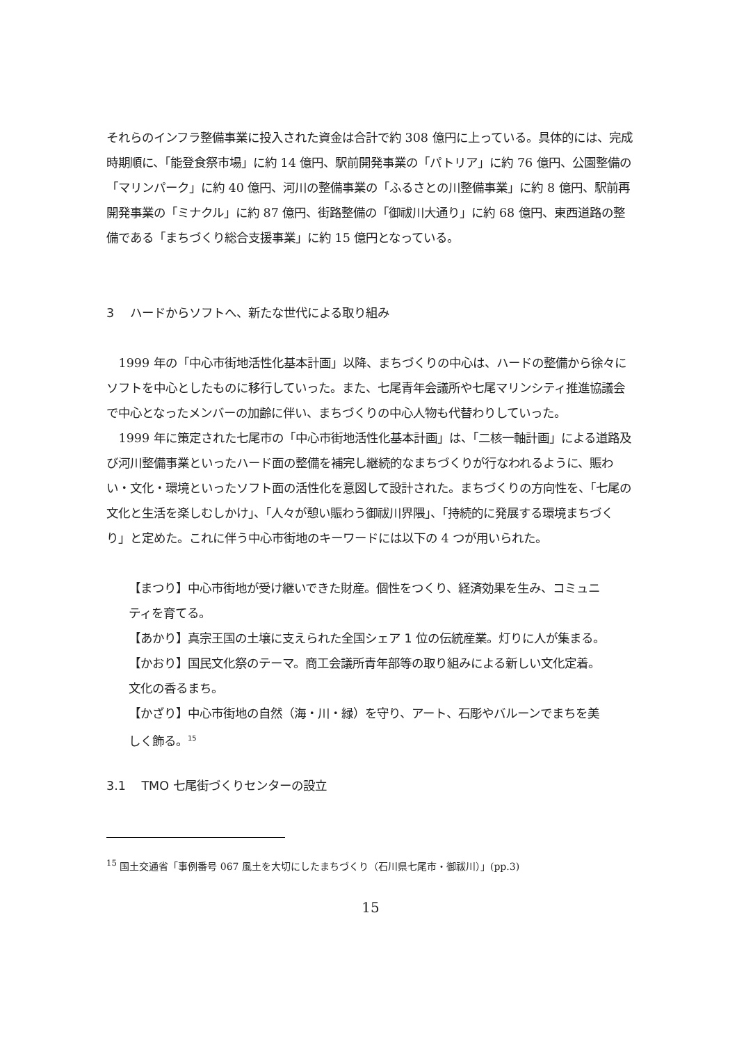それらのインフラ整備事業に投入された資金は合計で約 308 億円に上っている。具体的には、完成時期順に、「能登食祭市場」に約 14 億円、駅前開発事業の「パトリア」に約 76 億円、公園整備の「マリンパーク」に約 40 億円、河川の整備事業の「ふるさとの川整備事業」に約 8 億円、駅前再開発事業の「ミナクル」に約 87 億円、街路整備の「御祓川大通り」に約 68 億円、東西道路の整備である「まちづくり総合支援事業」に約 15 億円となっている。
3　 ハードからソフトへ、新たな世代による取り組み
1999 年の「中心市街地活性化基本計画」以降、まちづくりの中心は、ハードの整備から徐々にソフトを中心としたものに移行していった。また、七尾青年会議所や七尾マリンシティ推進協議会で中心となったメンバーの加齢に伴い、まちづくりの中心人物も代替わりしていった。
1999 年に策定された七尾市の「中心市街地活性化基本計画」は、「二核一軸計画」による道路及び河川整備事業といったハード面の整備を補完し継続的なまちづくりが行なわれるように、賑わい・文化・環境といったソフト面の活性化を意図して設計された。まちづくりの方向性を、「七尾の文化と生活を楽しむしかけ」、「人々が憩い賑わう御祓川界隈」、「持続的に発展する環境まちづくり」と定めた。これに伴う中心市街地のキーワードには以下の 4 つが用いられた。
【まつり】中心市街地が受け継いできた財産。個性をつくり、経済効果を生み、コミュニティを育てる。
【あかり】真宗王国の土壌に支えられた全国シェア 1 位の伝統産業。灯りに人が集まる。
【かおり】国民文化祭のテーマ。商工会議所青年部等の取り組みによる新しい文化定着。文化の香るまち。
【かざり】中心市街地の自然（海・川・緑）を守り、アート、石彫やバルーンでまちを美しく飾る。<sup>15</sup>
3.1　 TMO 七尾街づくりセンターの設立
<sup>15</sup> 国土交通省「事例番号 067 風土を大切にしたまちづくり（石川県七尾市・御祓川）」(pp.3)
15